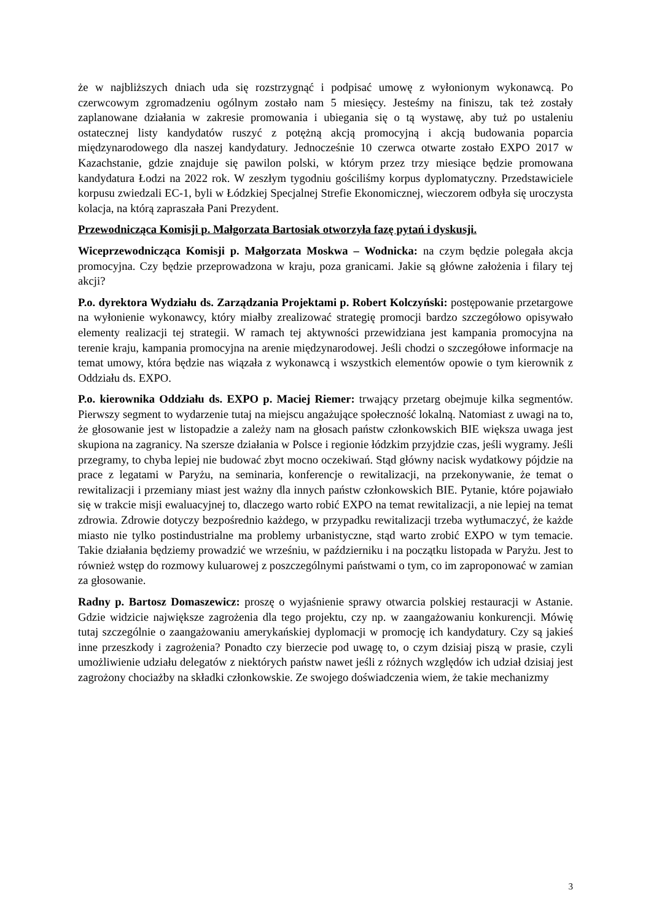że w najbliższych dniach uda się rozstrzygnąć i podpisać umowę z wyłonionym wykonawcą. Po czerwcowym zgromadzeniu ogólnym zostało nam 5 miesięcy. Jesteśmy na finiszu, tak też zostały zaplanowane działania w zakresie promowania i ubiegania się o tą wystawę, aby tuż po ustaleniu ostatecznej listy kandydatów ruszyć z potężną akcją promocyjną i akcją budowania poparcia międzynarodowego dla naszej kandydatury. Jednocześnie 10 czerwca otwarte zostało EXPO 2017 w Kazachstanie, gdzie znajduje się pawilon polski, w którym przez trzy miesiące będzie promowana kandydatura Łodzi na 2022 rok. W zeszłym tygodniu gościliśmy korpus dyplomatyczny. Przedstawiciele korpusu zwiedzali EC-1, byli w Łódzkiej Specjalnej Strefie Ekonomicznej, wieczorem odbyła się uroczysta kolacja, na którą zapraszała Pani Prezydent.
Przewodnicząca Komisji p. Małgorzata Bartosiak otworzyła fazę pytań i dyskusji.
Wiceprzewodnicząca Komisji p. Małgorzata Moskwa – Wodnicka: na czym będzie polegała akcja promocyjna. Czy będzie przeprowadzona w kraju, poza granicami. Jakie są główne założenia i filary tej akcji?
P.o. dyrektora Wydziału ds. Zarządzania Projektami p. Robert Kolczyński: postępowanie przetargowe na wyłonienie wykonawcy, który miałby zrealizować strategię promocji bardzo szczegółowo opisywało elementy realizacji tej strategii. W ramach tej aktywności przewidziana jest kampania promocyjna na terenie kraju, kampania promocyjna na arenie międzynarodowej. Jeśli chodzi o szczegółowe informacje na temat umowy, która będzie nas wiązała z wykonawcą i wszystkich elementów opowie o tym kierownik z Oddziału ds. EXPO.
P.o. kierownika Oddziału ds. EXPO p. Maciej Riemer: trwający przetarg obejmuje kilka segmentów. Pierwszy segment to wydarzenie tutaj na miejscu angażujące społeczność lokalną. Natomiast z uwagi na to, że głosowanie jest w listopadzie a zależy nam na głosach państw członkowskich BIE większa uwaga jest skupiona na zagranicy. Na szersze działania w Polsce i regionie łódzkim przyjdzie czas, jeśli wygramy. Jeśli przegramy, to chyba lepiej nie budować zbyt mocno oczekiwań. Stąd główny nacisk wydatkowy pójdzie na prace z legatami w Paryżu, na seminaria, konferencje o rewitalizacji, na przekonywanie, że temat o rewitalizacji i przemiany miast jest ważny dla innych państw członkowskich BIE. Pytanie, które pojawiało się w trakcie misji ewaluacyjnej to, dlaczego warto robić EXPO na temat rewitalizacji, a nie lepiej na temat zdrowia. Zdrowie dotyczy bezpośrednio każdego, w przypadku rewitalizacji trzeba wytłumaczyć, że każde miasto nie tylko postindustrialne ma problemy urbanistyczne, stąd warto zrobić EXPO w tym temacie. Takie działania będziemy prowadzić we wrześniu, w październiku i na początku listopada w Paryżu. Jest to również wstęp do rozmowy kuluarowej z poszczególnymi państwami o tym, co im zaproponować w zamian za głosowanie.
Radny p. Bartosz Domaszewicz: proszę o wyjaśnienie sprawy otwarcia polskiej restauracji w Astanie. Gdzie widzicie największe zagrożenia dla tego projektu, czy np. w zaangażowaniu konkurencji. Mówię tutaj szczególnie o zaangażowaniu amerykańskiej dyplomacji w promocję ich kandydatury. Czy są jakieś inne przeszkody i zagrożenia? Ponadto czy bierzecie pod uwagę to, o czym dzisiaj piszą w prasie, czyli umożliwienie udziału delegatów z niektórych państw nawet jeśli z różnych względów ich udział dzisiaj jest zagrożony chociażby na składki członkowskie. Ze swojego doświadczenia wiem, że takie mechanizmy
3